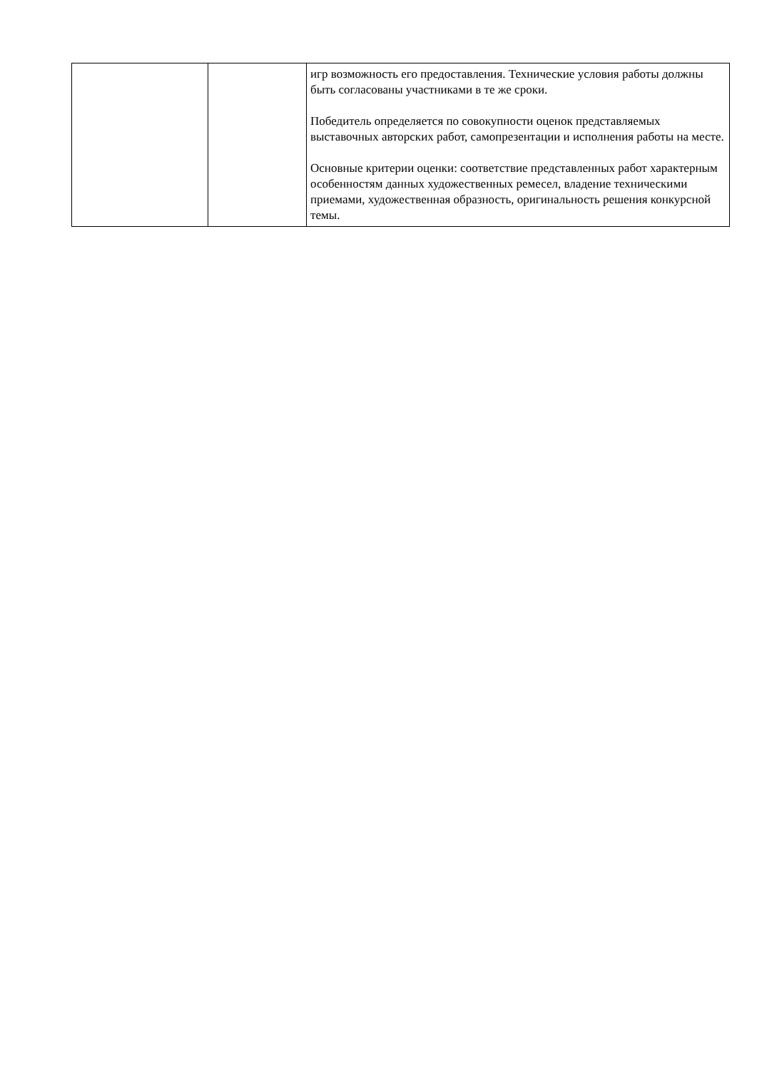| | | игр возможность его предоставления. Технические условия работы должны быть согласованы участниками в те же сроки. Победитель определяется по совокупности оценок представляемых выставочных авторских работ, самопрезентации и исполнения работы на месте. Основные критерии оценки: соответствие представленных работ характерным особенностям данных художественных ремесел, владение техническими приемами, художественная образность, оригинальность решения конкурсной темы. |